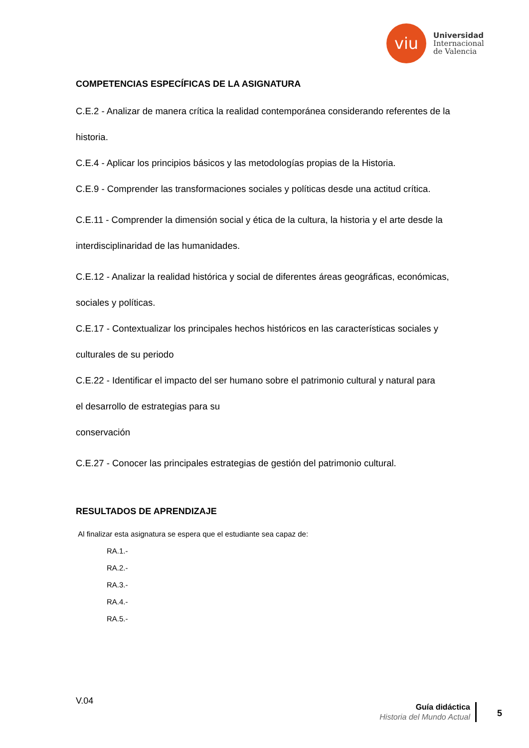viu
Universidad
Internacional
de Valencia
COMPETENCIAS ESPECÍFICAS DE LA ASIGNATURA
C.E.2 - Analizar de manera crítica la realidad contemporánea considerando referentes de la historia.
C.E.4 - Aplicar los principios básicos y las metodologías propias de la Historia.
C.E.9 - Comprender las transformaciones sociales y políticas desde una actitud crítica.
C.E.11 - Comprender la dimensión social y ética de la cultura, la historia y el arte desde la interdisciplinaridad de las humanidades.
C.E.12 - Analizar la realidad histórica y social de diferentes áreas geográficas, económicas, sociales y políticas.
C.E.17 - Contextualizar los principales hechos históricos en las características sociales y culturales de su periodo
C.E.22 - Identificar el impacto del ser humano sobre el patrimonio cultural y natural para
el desarrollo de estrategias para su
conservación
C.E.27 - Conocer las principales estrategias de gestión del patrimonio cultural.
RESULTADOS DE APRENDIZAJE
Al finalizar esta asignatura se espera que el estudiante sea capaz de:
RA.1.-
RA.2.-
RA.3.-
RA.4.-
RA.5.-
V.04
Guía didáctica
Historia del Mundo Actual
5